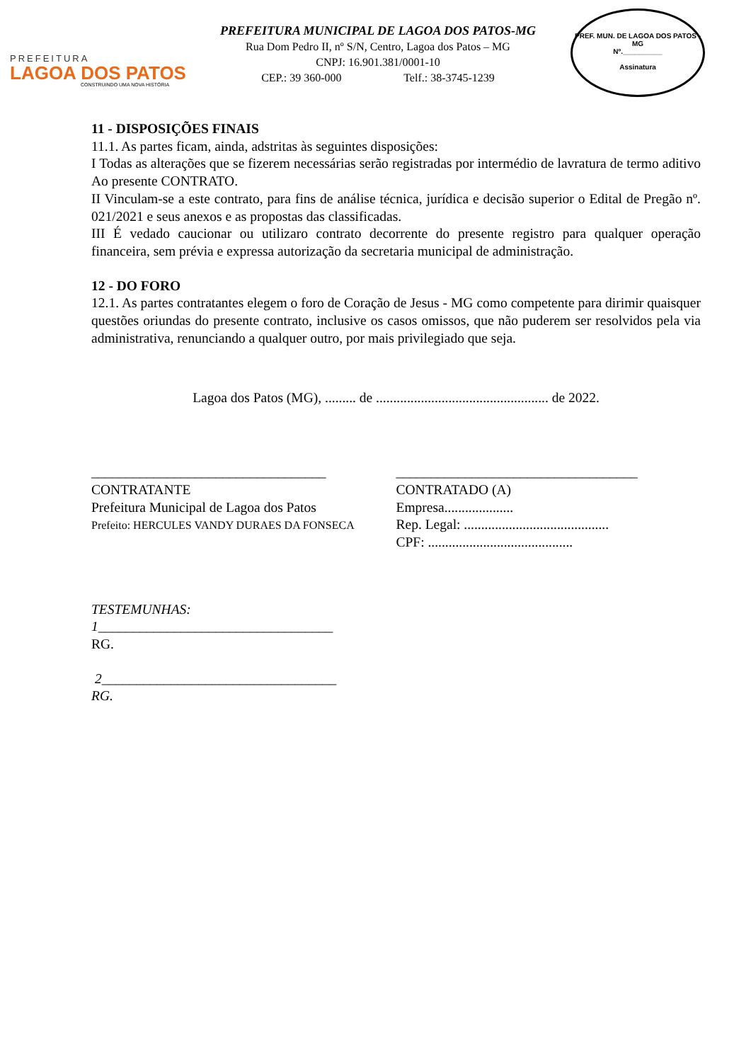PREFEITURA
LAGOA DOS PATOS
CONSTRUINDO UMA NOVA HISTÓRIA
PREFEITURA MUNICIPAL DE LAGOA DOS PATOS-MG
Rua Dom Pedro II, nº S/N, Centro, Lagoa dos Patos – MG
CNPJ: 16.901.381/0001-10
CEP.: 39 360-000 Telf.: 38-3745-1239
PREF. MUN. DE LAGOA DOS PATOS - MG
Nº.__________
Assinatura
11 - DISPOSIÇÕES FINAIS
11.1. As partes ficam, ainda, adstritas às seguintes disposições:
I Todas as alterações que se fizerem necessárias serão registradas por intermédio de lavratura de termo aditivo Ao presente CONTRATO.
II Vinculam-se a este contrato, para fins de análise técnica, jurídica e decisão superior o Edital de Pregão nº. 021/2021 e seus anexos e as propostas das classificadas.
III É vedado caucionar ou utilizaro contrato decorrente do presente registro para qualquer operação financeira, sem prévia e expressa autorização da secretaria municipal de administração.
12 - DO FORO
12.1. As partes contratantes elegem o foro de Coração de Jesus - MG como competente para dirimir quaisquer questões oriundas do presente contrato, inclusive os casos omissos, que não puderem ser resolvidos pela via administrativa, renunciando a qualquer outro, por mais privilegiado que seja.
Lagoa dos Patos (MG), ......... de .................................................. de 2022.
__________________________________
CONTRATANTE
Prefeitura Municipal de Lagoa dos Patos
Prefeito: HERCULES VANDY DURAES DA FONSECA
___________________________________
CONTRATADO (A)
Empresa....................
Rep. Legal: ..........................................
CPF: ..........................................
TESTEMUNHAS:
1__________________________________
RG.
2__________________________________
RG.